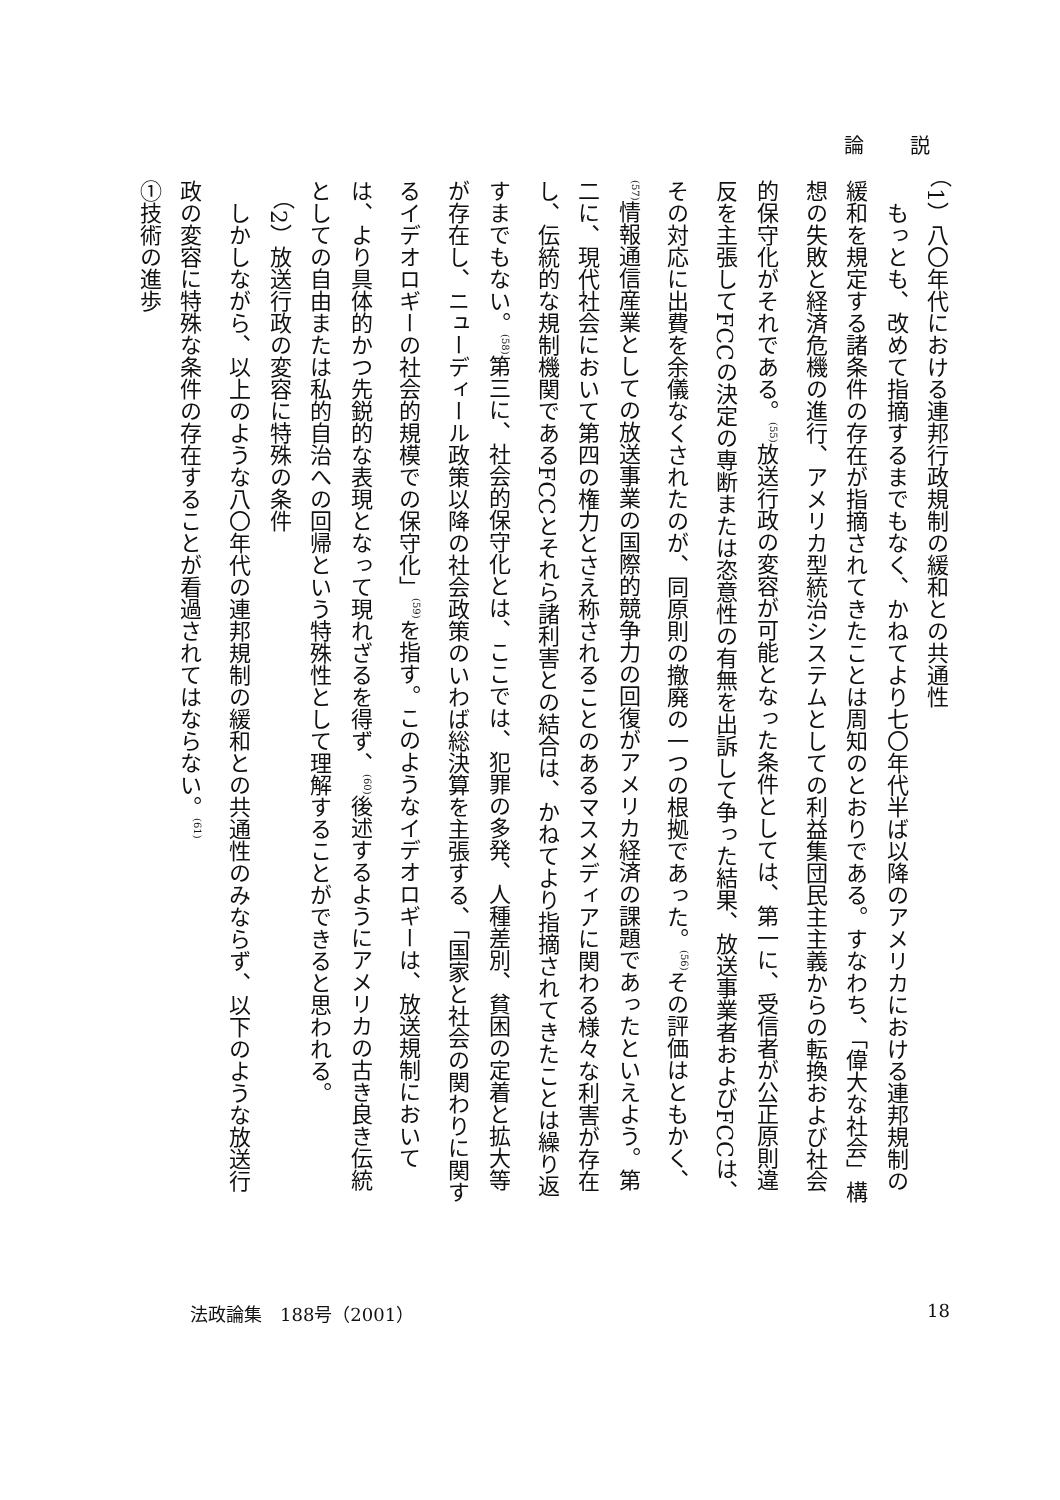論 説
（1）八〇年代における連邦行政規制の緩和との共通性
もっとも、改めて指摘するまでもなく、かねてより七〇年代半ば以降のアメリカにおける連邦規制の緩和を規定する諸条件の存在が指摘されてきたことは周知のとおりである。すなわち、「偉大な社会」構想の失敗と経済危機の進行、アメリカ型統治システムとしての利益集団民主主義からの転換および社会的保守化がそれである。<sup>(55)</sup>放送行政の変容が可能となった条件としては、第一に、受信者が公正原則違反を主張してFCCの決定の専断または恣意性の有無を出訴して争った結果、放送事業者およびFCCは、その対応に出費を余儀なくされたのが、同原則の撤廃の一つの根拠であった。<sup>(56)</sup>その評価はともかく、<sup>(57)</sup>情報通信産業としての放送事業の国際的競争力の回復がアメリカ経済の課題であったといえよう。第二に、現代社会において第四の権力とさえ称されることのあるマスメディアに関わる様々な利害が存在し、伝統的な規制機関であるFCCとそれら諸利害との結合は、かねてより指摘されてきたことは繰り返すまでもない。<sup>(58)</sup>第三に、社会的保守化とは、ここでは、犯罪の多発、人種差別、貧困の定着と拡大等が存在し、ニューディール政策以降の社会政策のいわば総決算を主張する、「国家と社会の関わりに関するイデオロギーの社会的規模での保守化」<sup>(59)</sup>を指す。このようなイデオロギーは、放送規制においては、より具体的かつ先鋭的な表現となって現れざるを得ず、<sup>(60)</sup>後述するようにアメリカの古き良き伝統としての自由または私的自治への回帰という特殊性として理解することができると思われる。
（2）放送行政の変容に特殊の条件
しかしながら、以上のような八〇年代の連邦規制の緩和との共通性のみならず、以下のような放送行政の変容に特殊な条件の存在することが看過されてはならない。<sup>(61)</sup>
①技術の進歩
法政論集　188号（2001） 18